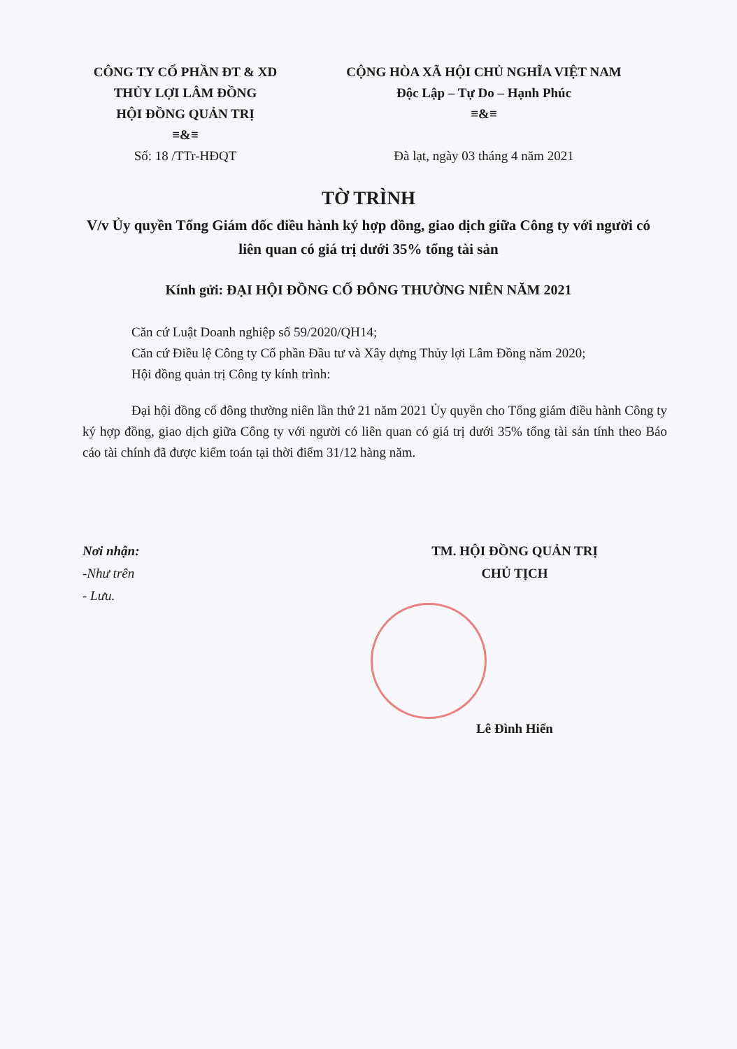CÔNG TY CỔ PHẦN ĐT & XD
THỦY LỢI LÂM ĐỒNG
HỘI ĐỒNG QUẢN TRỊ
≡&≡
Số: 18 /TTr-HĐQT
CỘNG HÒA XÃ HỘI CHỦ NGHĨA VIỆT NAM
Độc Lập – Tự Do – Hạnh Phúc
≡&≡
Đà lạt, ngày 03 tháng 4 năm 2021
TỜ TRÌNH
V/v Ủy quyền Tổng Giám đốc điều hành ký hợp đồng, giao dịch giữa Công ty với người có liên quan có giá trị dưới 35% tổng tài sản
Kính gửi: ĐẠI HỘI ĐỒNG CỔ ĐÔNG THƯỜNG NIÊN NĂM 2021
Căn cứ Luật Doanh nghiệp số 59/2020/QH14;
Căn cứ Điều lệ Công ty Cổ phần Đầu tư và Xây dựng Thủy lợi Lâm Đồng năm 2020;
Hội đồng quản trị Công ty kính trình:
Đại hội đồng cổ đông thường niên lần thứ 21 năm 2021 Ủy quyền cho Tổng giám điều hành Công ty ký hợp đồng, giao dịch giữa Công ty với người có liên quan có giá trị dưới 35% tổng tài sản tính theo Báo cáo tài chính đã được kiểm toán tại thời điểm 31/12 hàng năm.
Nơi nhận:
-Như trên
- Lưu.
TM. HỘI ĐỒNG QUẢN TRỊ
CHỦ TỊCH
Lê Đình Hiển